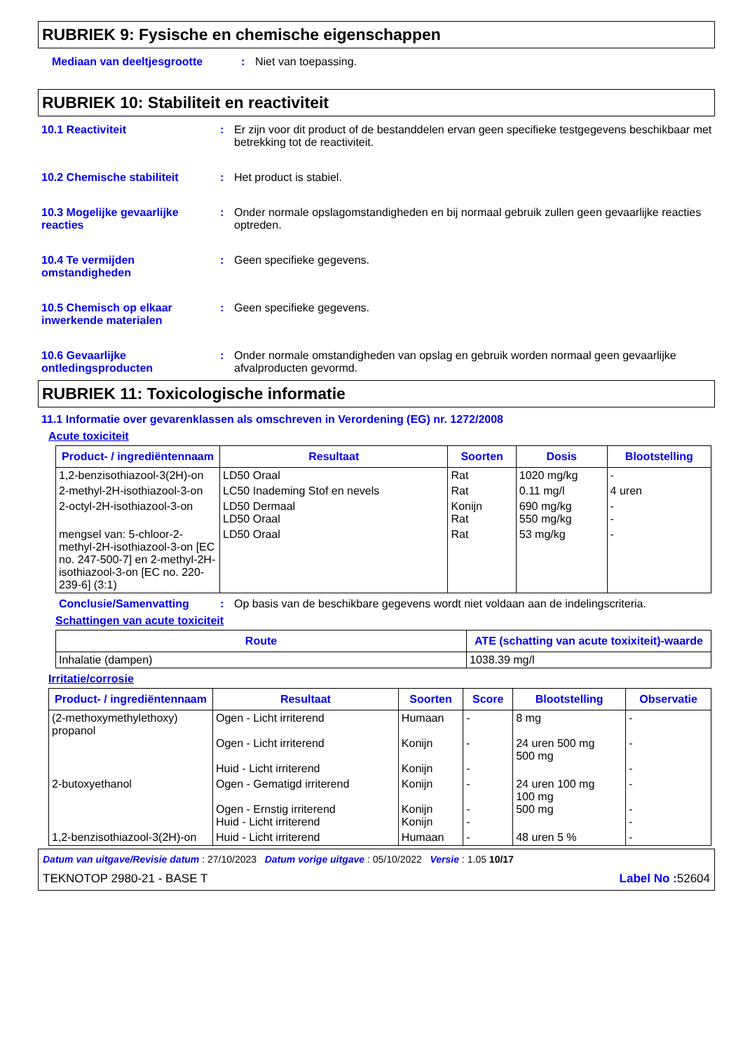RUBRIEK 9: Fysische en chemische eigenschappen
Mediaan van deeltjesgrootte : Niet van toepassing.
RUBRIEK 10: Stabiliteit en reactiviteit
10.1 Reactiviteit : Er zijn voor dit product of de bestanddelen ervan geen specifieke testgegevens beschikbaar met betrekking tot de reactiviteit.
10.2 Chemische stabiliteit : Het product is stabiel.
10.3 Mogelijke gevaarlijke reacties
: Onder normale opslagomstandigheden en bij normaal gebruik zullen geen gevaarlijke reacties optreden.
10.4 Te vermijden omstandigheden
: Geen specifieke gegevens.
10.5 Chemisch op elkaar inwerkende materialen
: Geen specifieke gegevens.
10.6 Gevaarlijke ontledingsproducten
: Onder normale omstandigheden van opslag en gebruik worden normaal geen gevaarlijke afvalproducten gevormd.
RUBRIEK 11: Toxicologische informatie
11.1 Informatie over gevarenklassen als omschreven in Verordening (EG) nr. 1272/2008
Acute toxiciteit
| Product- / ingrediëntennaam | Resultaat | Soorten | Dosis | Blootstelling |
| --- | --- | --- | --- | --- |
| 1,2-benzisothiazool-3(2H)-on | LD50 Oraal | Rat | 1020 mg/kg | - |
| 2-methyl-2H-isothiazool-3-on | LC50 Inademing Stof en nevels | Rat | 0.11 mg/l | 4 uren |
| 2-octyl-2H-isothiazool-3-on | LD50 Dermaal LD50 Oraal | Konijn Rat | 690 mg/kg 550 mg/kg | - - |
| mengsel van: 5-chloor-2-methyl-2H-isothiazool-3-on [EC no. 247-500-7] en 2-methyl-2H-isothiazool-3-on [EC no. 220-239-6] (3:1) | LD50 Oraal | Rat | 53 mg/kg | - |
Conclusie/Samenvatting : Op basis van de beschikbare gegevens wordt niet voldaan aan de indelingscriteria.
Schattingen van acute toxiciteit
| Route | ATE (schatting van acute toxixiteit)-waarde |
| --- | --- |
| Inhalatie (dampen) | 1038.39 mg/l |
Irritatie/corrosie
| Product- / ingrediëntennaam | Resultaat | Soorten | Score | Blootstelling | Observatie |
| --- | --- | --- | --- | --- | --- |
| (2-methoxymethylethoxy) propanol | Ogen - Licht irriterend Ogen - Licht irriterend Huid - Licht irriterend | Humaan Konijn Konijn | - - - | 8 mg 24 uren 500 mg 500 mg | - - - |
| 2-butoxyethanol | Ogen - Gematigd irriterend Ogen - Ernstig irriterend Huid - Licht irriterend | Konijn Konijn Konijn | - - - | 24 uren 100 mg 100 mg 500 mg | - - - |
| 1,2-benzisothiazool-3(2H)-on | Huid - Licht irriterend | Humaan | - | 48 uren 5 % | - |
Datum van uitgave/Revisie datum : 27/10/2023 Datum vorige uitgave : 05/10/2022 Versie : 1.05 10/17
TEKNOTOP 2980-21 - BASE T Label No : 52604